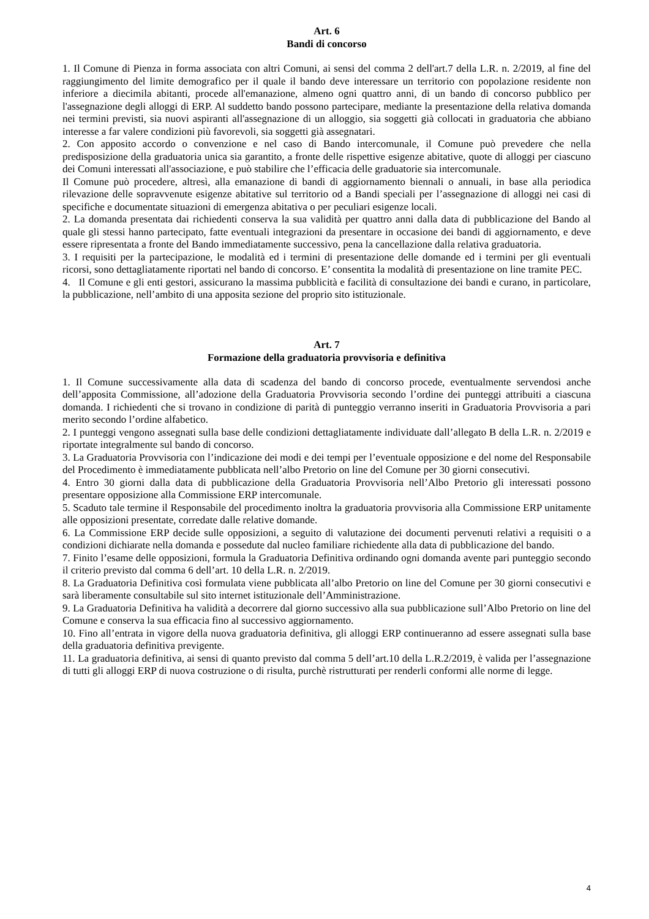Art. 6
Bandi di concorso
1. Il Comune di Pienza in forma associata con altri Comuni, ai sensi del comma 2 dell'art.7 della L.R. n. 2/2019, al fine del raggiungimento del limite demografico per il quale il bando deve interessare un territorio con popolazione residente non inferiore a diecimila abitanti, procede all'emanazione, almeno ogni quattro anni, di un bando di concorso pubblico per l'assegnazione degli alloggi di ERP. Al suddetto bando possono partecipare, mediante la presentazione della relativa domanda nei termini previsti, sia nuovi aspiranti all'assegnazione di un alloggio, sia soggetti già collocati in graduatoria che abbiano interesse a far valere condizioni più favorevoli, sia soggetti già assegnatari.
2. Con apposito accordo o convenzione e nel caso di Bando intercomunale, il Comune può prevedere che nella predisposizione della graduatoria unica sia garantito, a fronte delle rispettive esigenze abitative, quote di alloggi per ciascuno dei Comuni interessati all'associazione, e può stabilire che l’efficacia delle graduatorie sia intercomunale.
Il Comune può procedere, altresì, alla emanazione di bandi di aggiornamento biennali o annuali, in base alla periodica rilevazione delle sopravvenute esigenze abitative sul territorio od a Bandi speciali per l’assegnazione di alloggi nei casi di specifiche e documentate situazioni di emergenza abitativa o per peculiari esigenze locali.
2. La domanda presentata dai richiedenti conserva la sua validità per quattro anni dalla data di pubblicazione del Bando al quale gli stessi hanno partecipato, fatte eventuali integrazioni da presentare in occasione dei bandi di aggiornamento, e deve essere ripresentata a fronte del Bando immediatamente successivo, pena la cancellazione dalla relativa graduatoria.
3. I requisiti per la partecipazione, le modalità ed i termini di presentazione delle domande ed i termini per gli eventuali ricorsi, sono dettagliatamente riportati nel bando di concorso. E’ consentita la modalità di presentazione on line tramite PEC.
4. Il Comune e gli enti gestori, assicurano la massima pubblicità e facilità di consultazione dei bandi e curano, in particolare, la pubblicazione, nell’ambito di una apposita sezione del proprio sito istituzionale.
Art. 7
Formazione della graduatoria provvisoria e definitiva
1. Il Comune successivamente alla data di scadenza del bando di concorso procede, eventualmente servendosi anche dell’apposita Commissione, all’adozione della Graduatoria Provvisoria secondo l’ordine dei punteggi attribuiti a ciascuna domanda. I richiedenti che si trovano in condizione di parità di punteggio verranno inseriti in Graduatoria Provvisoria a pari merito secondo l’ordine alfabetico.
2. I punteggi vengono assegnati sulla base delle condizioni dettagliatamente individuate dall’allegato B della L.R. n. 2/2019 e riportate integralmente sul bando di concorso.
3. La Graduatoria Provvisoria con l’indicazione dei modi e dei tempi per l’eventuale opposizione e del nome del Responsabile del Procedimento è immediatamente pubblicata nell’albo Pretorio on line del Comune per 30 giorni consecutivi.
4. Entro 30 giorni dalla data di pubblicazione della Graduatoria Provvisoria nell’Albo Pretorio gli interessati possono presentare opposizione alla Commissione ERP intercomunale.
5. Scaduto tale termine il Responsabile del procedimento inoltra la graduatoria provvisoria alla Commissione ERP unitamente alle opposizioni presentate, corredate dalle relative domande.
6. La Commissione ERP decide sulle opposizioni, a seguito di valutazione dei documenti pervenuti relativi a requisiti o a condizioni dichiarate nella domanda e possedute dal nucleo familiare richiedente alla data di pubblicazione del bando.
7. Finito l’esame delle opposizioni, formula la Graduatoria Definitiva ordinando ogni domanda avente pari punteggio secondo il criterio previsto dal comma 6 dell’art. 10 della L.R. n. 2/2019.
8. La Graduatoria Definitiva così formulata viene pubblicata all’albo Pretorio on line del Comune per 30 giorni consecutivi e sarà liberamente consultabile sul sito internet istituzionale dell’Amministrazione.
9. La Graduatoria Definitiva ha validità a decorrere dal giorno successivo alla sua pubblicazione sull’Albo Pretorio on line del Comune e conserva la sua efficacia fino al successivo aggiornamento.
10. Fino all’entrata in vigore della nuova graduatoria definitiva, gli alloggi ERP continueranno ad essere assegnati sulla base della graduatoria definitiva previgente.
11. La graduatoria definitiva, ai sensi di quanto previsto dal comma 5 dell’art.10 della L.R.2/2019, è valida per l’assegnazione di tutti gli alloggi ERP di nuova costruzione o di risulta, purchè ristrutturati per renderli conformi alle norme di legge.
4